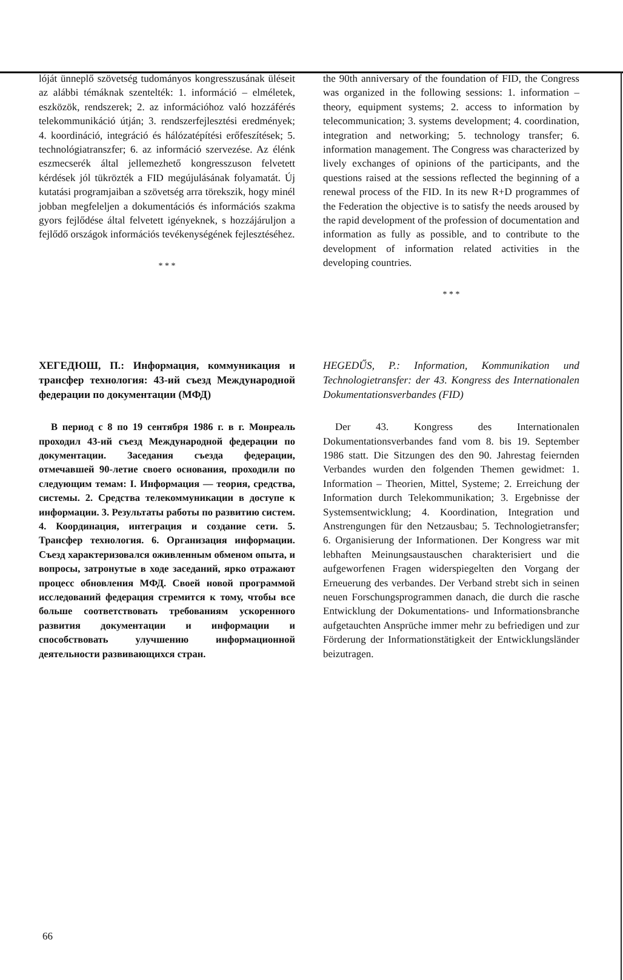lóját ünneplő szövetség tudományos kongresszusának üléseit az alábbi témáknak szentelték: 1. információ – elméletek, eszközök, rendszerek; 2. az információhoz való hozzáférés telekommunikáció útján; 3. rendszerfejlesztési eredmények; 4. koordináció, integráció és hálózatépítési erőfeszítések; 5. technológiatranszfer; 6. az információ szervezése. Az élénk eszmecserék által jellemezhető kongresszuson felvetett kérdések jól tükrözték a FID megújulásának folyamatát. Új kutatási programjaiban a szövetség arra törekszik, hogy minél jobban megfeleljen a dokumentációs és információs szakma gyors fejlődése által felvetett igényeknek, s hozzájáruljon a fejlődő országok információs tevékenységének fejlesztéséhez.
* * *
the 90th anniversary of the foundation of FID, the Congress was organized in the following sessions: 1. information – theory, equipment systems; 2. access to information by telecommunication; 3. systems development; 4. coordination, integration and networking; 5. technology transfer; 6. information management. The Congress was characterized by lively exchanges of opinions of the participants, and the questions raised at the sessions reflected the beginning of a renewal process of the FID. In its new R+D programmes of the Federation the objective is to satisfy the needs aroused by the rapid development of the profession of documentation and information as fully as possible, and to contribute to the development of information related activities in the developing countries.
* * *
ХЕГЕДЮШ, П.: Информация, коммуникация и трансфер технология: 43-ий съезд Международной федерации по документации (МФД)
В период с 8 по 19 сентября 1986 г. в г. Монреаль проходил 43-ий съезд Международной федерации по документации. Заседания съезда федерации, отмечавшей 90-летие своего основания, проходили по следующим темам: I. Информация — теория, средства, системы. 2. Средства телекоммуникации в доступе к информации. 3. Результаты работы по развитию систем. 4. Координация, интеграция и создание сети. 5. Трансфер технология. 6. Организация информации. Съезд характеризовался оживленным обменом опыта, и вопросы, затронутые в ходе заседаний, ярко отражают процесс обновления МФД. Своей новой программой исследований федерация стремится к тому, чтобы все больше соответствовать требованиям ускоренного развития документации и информации и способствовать улучшению информационной деятельности развивающихся стран.
HEGEDŰS, P.: Information, Kommunikation und Technologietransfer: der 43. Kongress des Internationalen Dokumentationsverbandes (FID)
Der 43. Kongress des Internationalen Dokumentationsverbandes fand vom 8. bis 19. September 1986 statt. Die Sitzungen des den 90. Jahrestag feiernden Verbandes wurden den folgenden Themen gewidmet: 1. Information – Theorien, Mittel, Systeme; 2. Erreichung der Information durch Telekommunikation; 3. Ergebnisse der Systemsentwicklung; 4. Koordination, Integration und Anstrengungen für den Netzausbau; 5. Technologietransfer; 6. Organisierung der Informationen. Der Kongress war mit lebhaften Meinungsaustauschen charakterisiert und die aufgeworfenen Fragen widerspiegelten den Vorgang der Erneuerung des verbandes. Der Verband strebt sich in seinen neuen Forschungsprogrammen danach, die durch die rasche Entwicklung der Dokumentations- und Informationsbranche aufgetauchten Ansprüche immer mehr zu befriedigen und zur Förderung der Informationstätigkeit der Entwicklungsländer beizutragen.
66